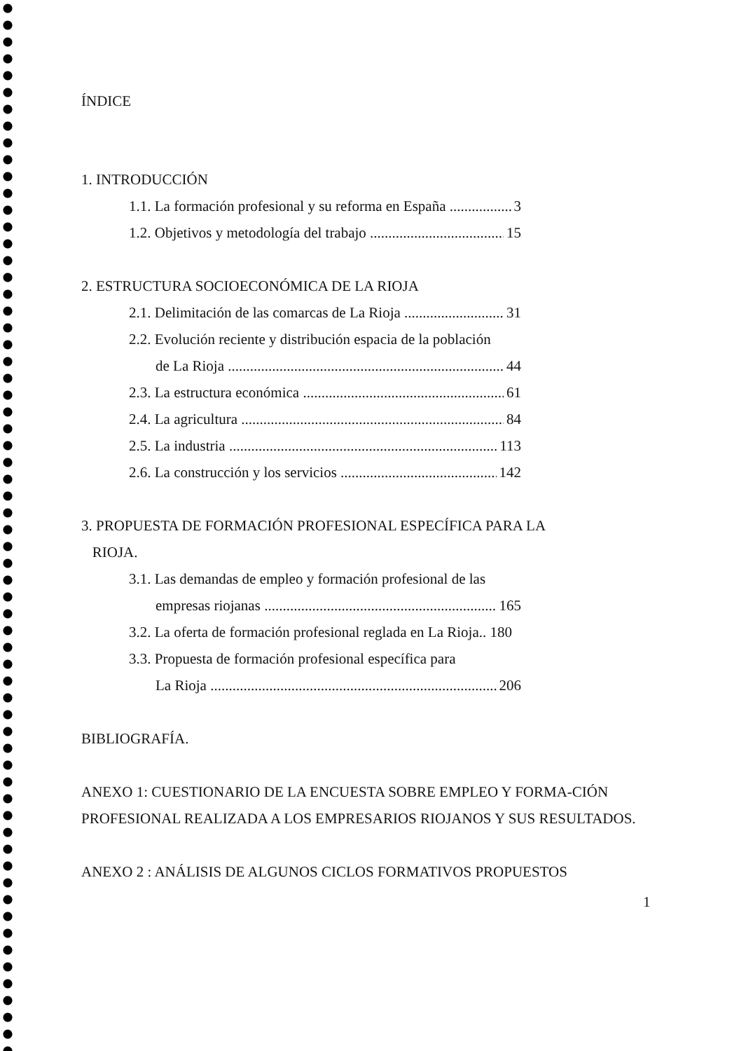ÍNDICE
1. INTRODUCCIÓN
1.1. La formación profesional y su reforma en España 3
1.2. Objetivos y metodología del trabajo 15
2. ESTRUCTURA SOCIOECONÓMICA DE LA RIOJA
2.1. Delimitación de las comarcas de La Rioja 31
2.2. Evolución reciente y distribución espacia de la población
de La Rioja 44
2.3. La estructura económica 61
2.4. La agricultura 84
2.5. La industria 113
2.6. La construcción y los servicios 142
3. PROPUESTA DE FORMACIÓN PROFESIONAL ESPECÍFICA PARA LA
RIOJA.
3.1. Las demandas de empleo y formación profesional de las
empresas riojanas 165
3.2. La oferta de formación profesional reglada en La Rioja.. 180
3.3. Propuesta de formación profesional específica para
La Rioja 206
BIBLIOGRAFÍA.
ANEXO 1: CUESTIONARIO DE LA ENCUESTA SOBRE EMPLEO Y FORMA-CIÓN PROFESIONAL REALIZADA A LOS EMPRESARIOS RIOJANOS Y SUS RESULTADOS.
ANEXO 2 : ANÁLISIS DE ALGUNOS CICLOS FORMATIVOS PROPUESTOS
1